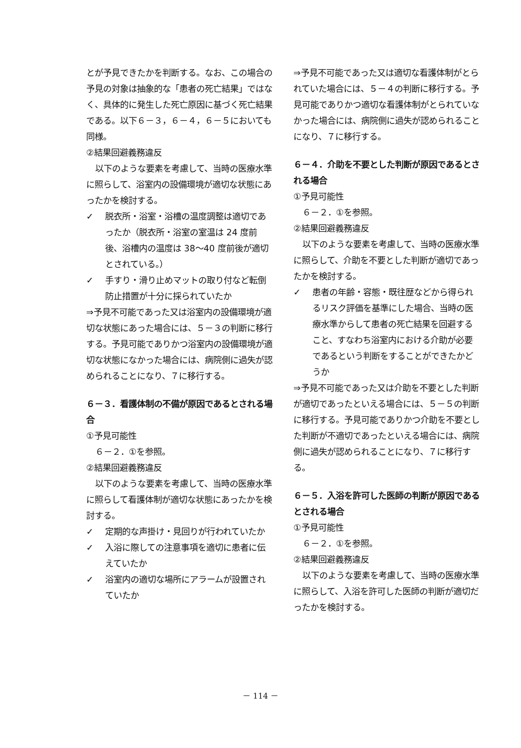とが予見できたかを判断する。なお、この場合の予見の対象は抽象的な「患者の死亡結果」ではなく、具体的に発生した死亡原因に基づく死亡結果である。以下６－３，６－４，６－５においても同様。
②結果回避義務違反
以下のような要素を考慮して、当時の医療水準に照らして、浴室内の設備環境が適切な状態にあったかを検討する。
✓ 脱衣所・浴室・浴槽の温度調整は適切であったか（脱衣所・浴室の室温は 24 度前後、浴槽内の温度は 38～40 度前後が適切とされている。）
✓ 手すり・滑り止めマットの取り付など転倒防止措置が十分に採られていたか
⇒予見不可能であった又は浴室内の設備環境が適切な状態にあった場合には、５－３の判断に移行する。予見可能でありかつ浴室内の設備環境が適切な状態になかった場合には、病院側に過失が認められることになり、７に移行する。
６－３．看護体制の不備が原因であるとされる場合
①予見可能性
６－２．①を参照。
②結果回避義務違反
以下のような要素を考慮して、当時の医療水準に照らして看護体制が適切な状態にあったかを検討する。
✓ 定期的な声掛け・見回りが行われていたか
✓ 入浴に際しての注意事項を適切に患者に伝えていたか
✓ 浴室内の適切な場所にアラームが設置されていたか
⇒予見不可能であった又は適切な看護体制がとられていた場合には、５－４の判断に移行する。予見可能でありかつ適切な看護体制がとられていなかった場合には、病院側に過失が認められることになり、７に移行する。
６－４．介助を不要とした判断が原因であるとされる場合
①予見可能性
６－２．①を参照。
②結果回避義務違反
以下のような要素を考慮して、当時の医療水準に照らして、介助を不要とした判断が適切であったかを検討する。
✓ 患者の年齢・容態・既往歴などから得られるリスク評価を基準にした場合、当時の医療水準からして患者の死亡結果を回避すること、すなわち浴室内における介助が必要であるという判断をすることができたかどうか
⇒予見不可能であった又は介助を不要とした判断が適切であったといえる場合には、５－５の判断に移行する。予見可能でありかつ介助を不要とした判断が不適切であったといえる場合には、病院側に過失が認められることになり、７に移行する。
６－５．入浴を許可した医師の判断が原因であるとされる場合
①予見可能性
６－２．①を参照。
②結果回避義務違反
以下のような要素を考慮して、当時の医療水準に照らして、入浴を許可した医師の判断が適切だったかを検討する。
－ 114 －